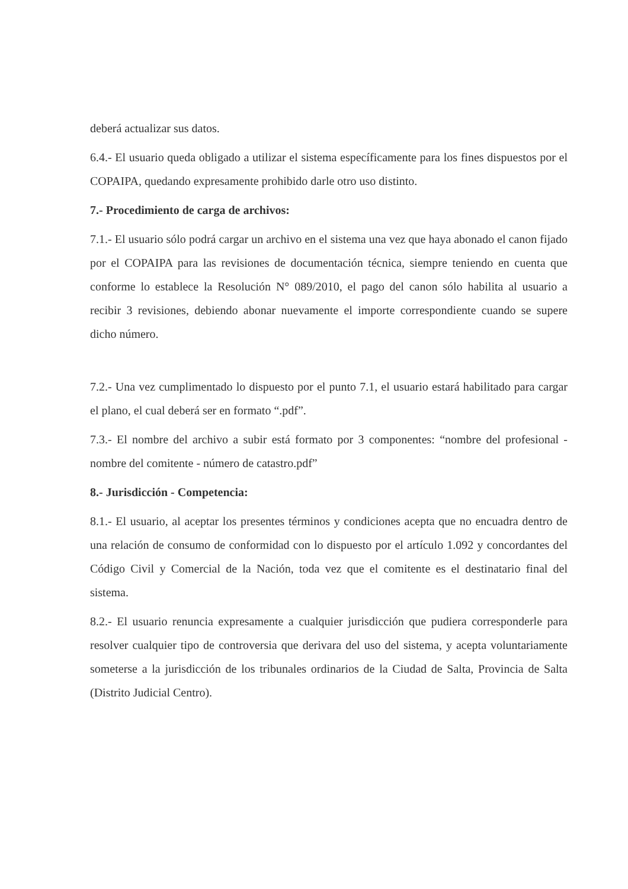deberá actualizar sus datos.
6.4.- El usuario queda obligado a utilizar el sistema específicamente para los fines dispuestos por el COPAIPA, quedando expresamente prohibido darle otro uso distinto.
7.- Procedimiento de carga de archivos:
7.1.- El usuario sólo podrá cargar un archivo en el sistema una vez que haya abonado el canon fijado por el COPAIPA para las revisiones de documentación técnica, siempre teniendo en cuenta que conforme lo establece la Resolución N° 089/2010, el pago del canon sólo habilita al usuario a recibir 3 revisiones, debiendo abonar nuevamente el importe correspondiente cuando se supere dicho número.
7.2.- Una vez cumplimentado lo dispuesto por el punto 7.1, el usuario estará habilitado para cargar el plano, el cual deberá ser en formato “.pdf”.
7.3.- El nombre del archivo a subir está formato por 3 componentes: “nombre del profesional - nombre del comitente - número de catastro.pdf”
8.- Jurisdicción - Competencia:
8.1.- El usuario, al aceptar los presentes términos y condiciones acepta que no encuadra dentro de una relación de consumo de conformidad con lo dispuesto por el artículo 1.092 y concordantes del Código Civil y Comercial de la Nación, toda vez que el comitente es el destinatario final del sistema.
8.2.- El usuario renuncia expresamente a cualquier jurisdicción que pudiera corresponderle para resolver cualquier tipo de controversia que derivara del uso del sistema, y acepta voluntariamente someterse a la jurisdicción de los tribunales ordinarios de la Ciudad de Salta, Provincia de Salta (Distrito Judicial Centro).